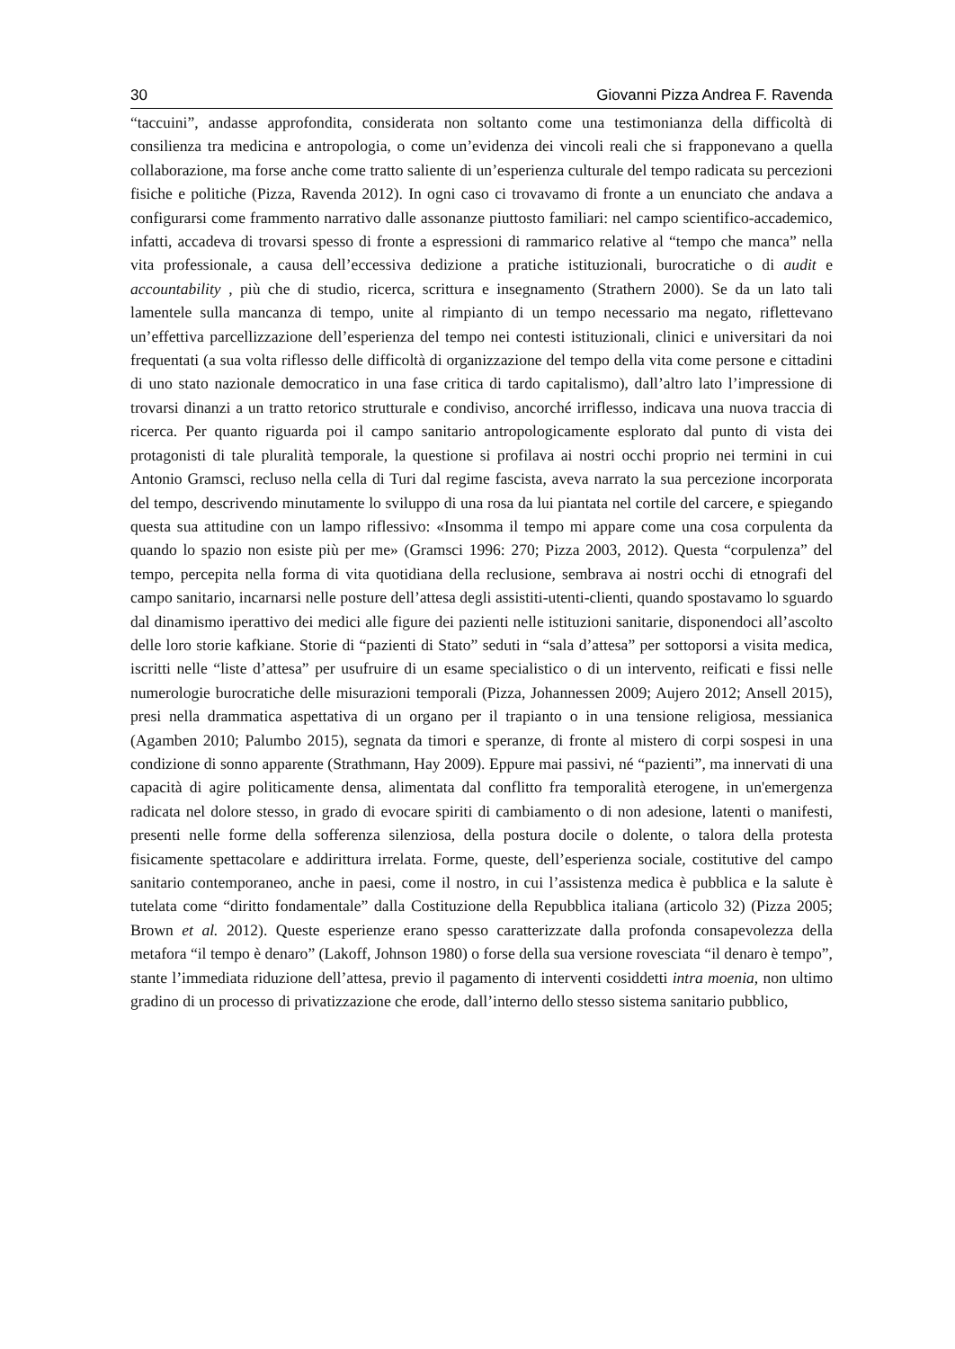30 Giovanni Pizza Andrea F. Ravenda
“taccuini”, andasse approfondita, considerata non soltanto come una testimonianza della difficoltà di consilienza tra medicina e antropologia, o come un’evidenza dei vincoli reali che si frapponevano a quella collaborazione, ma forse anche come tratto saliente di un’esperienza culturale del tempo radicata su percezioni fisiche e politiche (Pizza, Ravenda 2012). In ogni caso ci trovavamo di fronte a un enunciato che andava a configurarsi come frammento narrativo dalle assonanze piuttosto familiari: nel campo scientifico-accademico, infatti, accadeva di trovarsi spesso di fronte a espressioni di rammarico relative al “tempo che manca” nella vita professionale, a causa dell’eccessiva dedizione a pratiche istituzionali, burocratiche o di audit e accountability , più che di studio, ricerca, scrittura e insegnamento (Strathern 2000). Se da un lato tali lamentele sulla mancanza di tempo, unite al rimpianto di un tempo necessario ma negato, riflettevano un’effettiva parcellizzazione dell’esperienza del tempo nei contesti istituzionali, clinici e universitari da noi frequentati (a sua volta riflesso delle difficoltà di organizzazione del tempo della vita come persone e cittadini di uno stato nazionale democratico in una fase critica di tardo capitalismo), dall’altro lato l’impressione di trovarsi dinanzi a un tratto retorico strutturale e condiviso, ancorché irriflesso, indicava una nuova traccia di ricerca. Per quanto riguarda poi il campo sanitario antropologicamente esplorato dal punto di vista dei protagonisti di tale pluralità temporale, la questione si profilava ai nostri occhi proprio nei termini in cui Antonio Gramsci, recluso nella cella di Turi dal regime fascista, aveva narrato la sua percezione incorporata del tempo, descrivendo minutamente lo sviluppo di una rosa da lui piantata nel cortile del carcere, e spiegando questa sua attitudine con un lampo riflessivo: «Insomma il tempo mi appare come una cosa corpulenta da quando lo spazio non esiste più per me» (Gramsci 1996: 270; Pizza 2003, 2012). Questa “corpulenza” del tempo, percepita nella forma di vita quotidiana della reclusione, sembrava ai nostri occhi di etnografi del campo sanitario, incarnarsi nelle posture dell’attesa degli assistiti-utenti-clienti, quando spostavamo lo sguardo dal dinamismo iperattivo dei medici alle figure dei pazienti nelle istituzioni sanitarie, disponendoci all’ascolto delle loro storie kafkiane. Storie di “pazienti di Stato” seduti in “sala d’attesa” per sottoporsi a visita medica, iscritti nelle “liste d’attesa” per usufruire di un esame specialistico o di un intervento, reificati e fissi nelle numerologie burocratiche delle misurazioni temporali (Pizza, Johannessen 2009; Aujero 2012; Ansell 2015), presi nella drammatica aspettativa di un organo per il trapianto o in una tensione religiosa, messianica (Agamben 2010; Palumbo 2015), segnata da timori e speranze, di fronte al mistero di corpi sospesi in una condizione di sonno apparente (Strathmann, Hay 2009). Eppure mai passivi, né “pazienti”, ma innervati di una capacità di agire politicamente densa, alimentata dal conflitto fra temporalità eterogene, in un'emergenza radicata nel dolore stesso, in grado di evocare spiriti di cambiamento o di non adesione, latenti o manifesti, presenti nelle forme della sofferenza silenziosa, della postura docile o dolente, o talora della protesta fisicamente spettacolare e addirittura irrelata. Forme, queste, dell’esperienza sociale, costitutive del campo sanitario contemporaneo, anche in paesi, come il nostro, in cui l’assistenza medica è pubblica e la salute è tutelata come “diritto fondamentale” dalla Costituzione della Repubblica italiana (articolo 32) (Pizza 2005; Brown et al. 2012). Queste esperienze erano spesso caratterizzate dalla profonda consapevolezza della metafora “il tempo è denaro” (Lakoff, Johnson 1980) o forse della sua versione rovesciata “il denaro è tempo”, stante l’immediata riduzione dell’attesa, previo il pagamento di interventi cosiddetti intra moenia, non ultimo gradino di un processo di privatizzazione che erode, dall’interno dello stesso sistema sanitario pubblico,